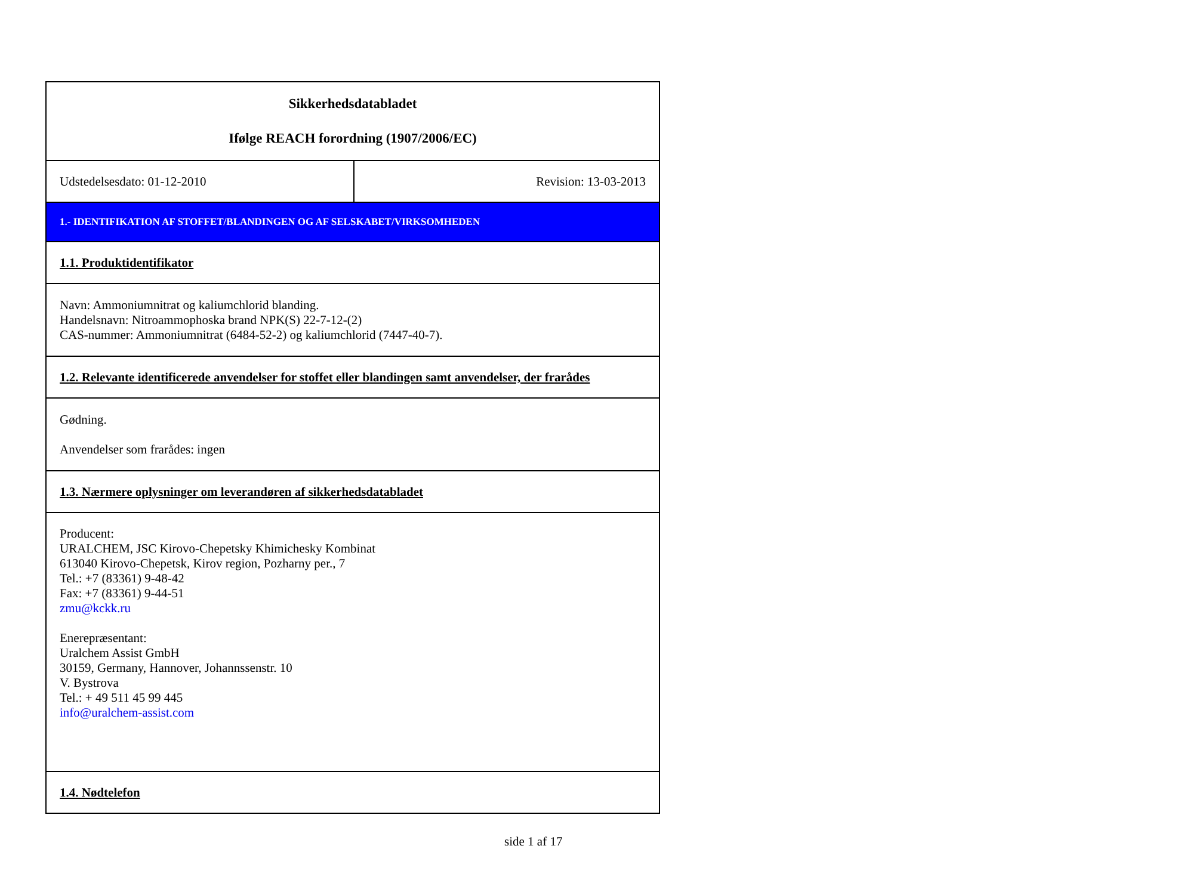| Sikkerhedsdatabladet Ifølge REACH forordning (1907/2006/EC) | |
| Udstedelsesdato: 01-12-2010 | Revision: 13-03-2013 |
| 1.- IDENTIFIKATION AF STOFFET/BLANDINGEN OG AF SELSKABET/VIRKSOMHEDEN | |
| 1.1. Produktidentifikator | |
| Navn: Ammoniumnitrat og kaliumchlorid blanding. Handelsnavn: Nitroammophoska brand NPK(S) 22-7-12-(2) CAS-nummer: Ammoniumnitrat (6484-52-2) og kaliumchlorid (7447-40-7). | |
| 1.2. Relevante identificerede anvendelser for stoffet eller blandingen samt anvendelser, der frarådes | |
| Gødning. Anvendelser som frarådes: ingen | |
| 1.3. Nærmere oplysninger om leverandøren af sikkerhedsdatabladet | |
| Producent: URALCHEM, JSC Kirovo-Chepetsky Khimichesky Kombinat 613040 Kirovo-Chepetsk, Kirov region, Pozharny per., 7 Tel.: +7 (83361) 9-48-42 Fax: +7 (83361) 9-44-51 zmu@kckk.ru Enerepræsentant: Uralchem Assist GmbH 30159, Germany, Hannover, Johannssenstr. 10 V. Bystrova Tel.: + 49 511 45 99 445 info@uralchem-assist.com | |
| 1.4. Nødtelefon | |
side 1 af 17